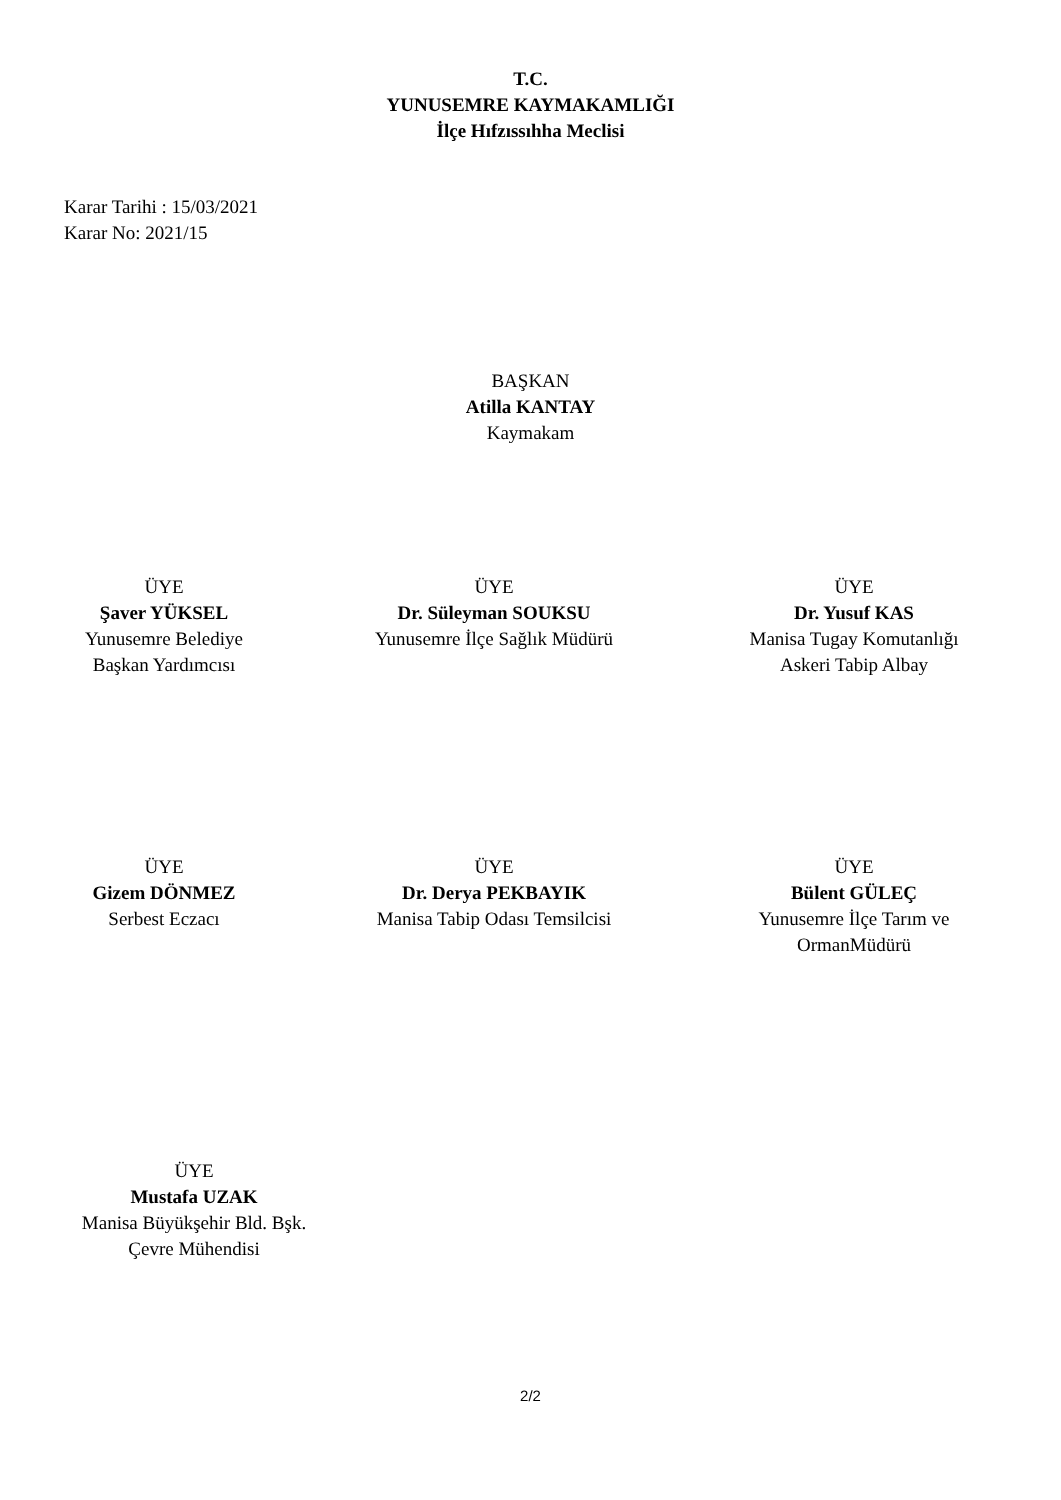T.C.
YUNUSEMRE KAYMAKAMLIĞI
İlçe Hıfzıssıhha Meclisi
Karar Tarihi : 15/03/2021
Karar No: 2021/15
BAŞKAN
Atilla KANTAY
Kaymakam
ÜYE
Şaver YÜKSEL
Yunusemre Belediye
Başkan Yardımcısı
ÜYE
Dr. Süleyman SOUKSU
Yunusemre İlçe Sağlık Müdürü
ÜYE
Dr. Yusuf KAS
Manisa Tugay Komutanlığı
Askeri Tabip Albay
ÜYE
Gizem DÖNMEZ
Serbest Eczacı
ÜYE
Dr. Derya PEKBAYIK
Manisa Tabip Odası Temsilcisi
ÜYE
Bülent GÜLEÇ
Yunusemre İlçe Tarım ve
OrmanMüdürü
ÜYE
Mustafa UZAK
Manisa Büyükşehir Bld. Bşk.
Çevre Mühendisi
2/2